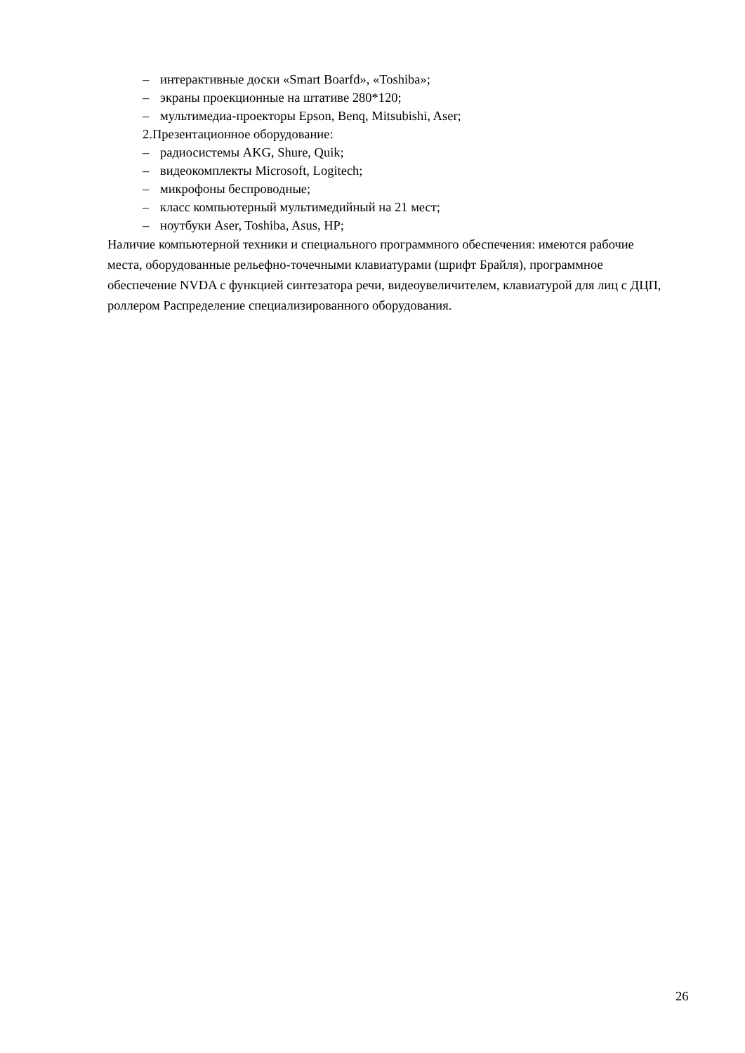– интерактивные доски «Smart Boarfd», «Toshiba»;
– экраны проекционные на штативе 280*120;
– мультимедиа-проекторы Epson, Benq, Mitsubishi, Aser;
2.Презентационное оборудование:
– радиосистемы AKG, Shure, Quik;
– видеокомплекты Microsoft, Logitech;
– микрофоны беспроводные;
– класс компьютерный мультимедийный на 21 мест;
– ноутбуки Aser, Toshiba, Asus, HP;
Наличие компьютерной техники и специального программного обеспечения: имеются рабочие места, оборудованные рельефно-точечными клавиатурами (шрифт Брайля), программное обеспечение NVDA с функцией синтезатора речи, видеоувеличителем, клавиатурой для лиц с ДЦП, роллером Распределение специализированного оборудования.
26